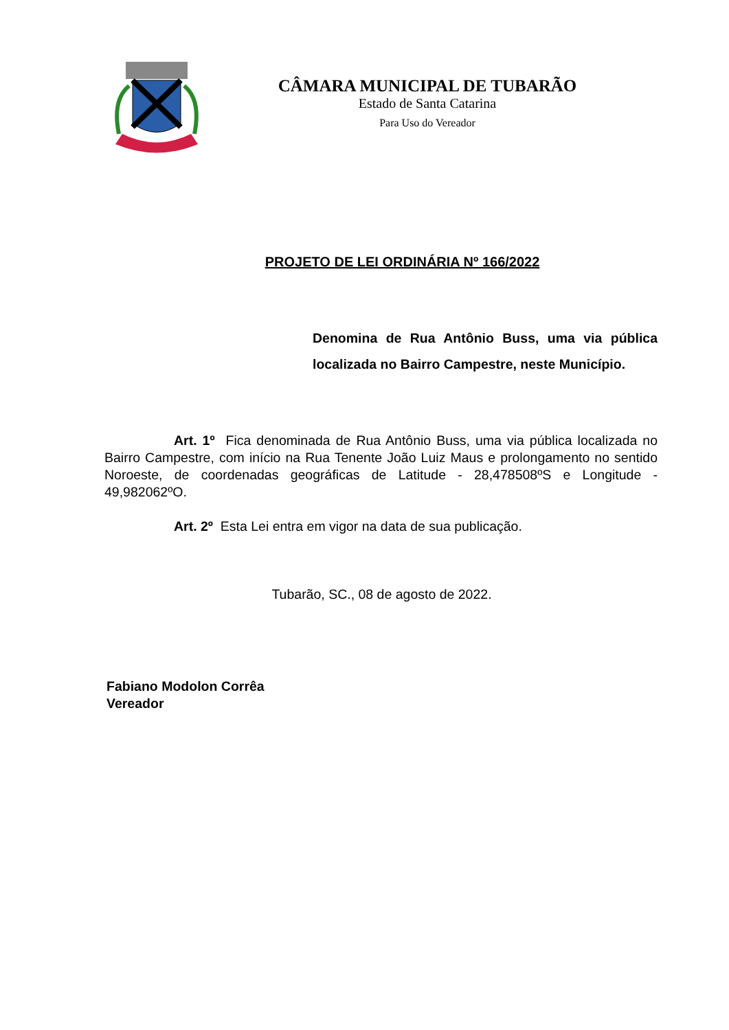CÂMARA MUNICIPAL DE TUBARÃO
Estado de Santa Catarina
Para Uso do Vereador
PROJETO DE LEI ORDINÁRIA Nº 166/2022
Denomina de Rua Antônio Buss, uma via pública localizada no Bairro Campestre, neste Município.
Art. 1º Fica denominada de Rua Antônio Buss, uma via pública localizada no Bairro Campestre, com início na Rua Tenente João Luiz Maus e prolongamento no sentido Noroeste, de coordenadas geográficas de Latitude - 28,478508ºS e Longitude - 49,982062ºO.
Art. 2º Esta Lei entra em vigor na data de sua publicação.
Tubarão, SC., 08 de agosto de 2022.
Fabiano Modolon Corrêa
Vereador